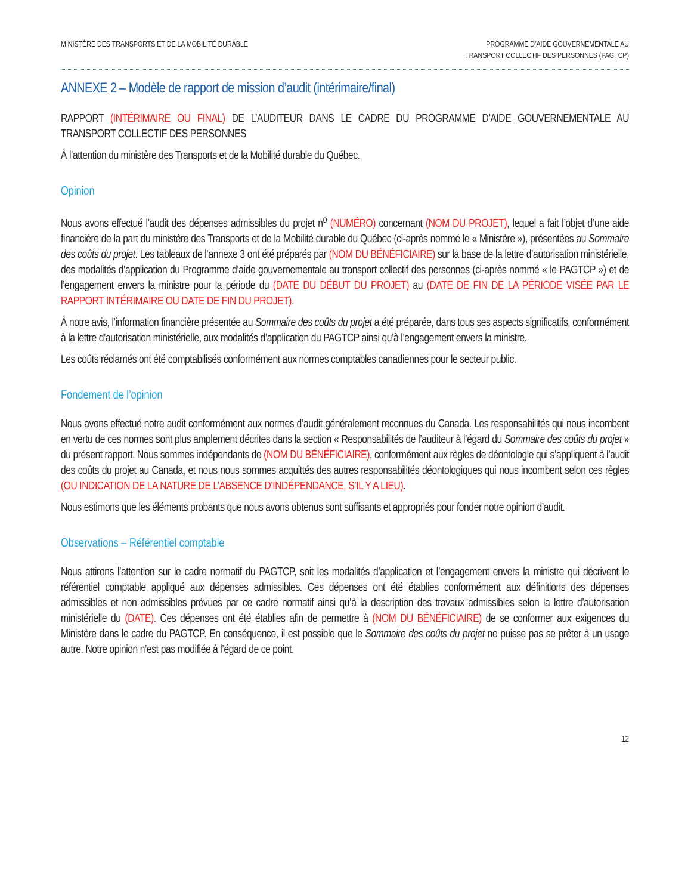MINISTÈRE DES TRANSPORTS ET DE LA MOBILITÉ DURABLE
PROGRAMME D’AIDE GOUVERNEMENTALE AU
TRANSPORT COLLECTIF DES PERSONNES (PAGTCP)
ANNEXE 2 – Modèle de rapport de mission d’audit (intérimaire/final)
RAPPORT (INTÉRIMAIRE OU FINAL) DE L’AUDITEUR DANS LE CADRE DU PROGRAMME D’AIDE GOUVERNEMENTALE AU TRANSPORT COLLECTIF DES PERSONNES
À l’attention du ministère des Transports et de la Mobilité durable du Québec.
Opinion
Nous avons effectué l’audit des dépenses admissibles du projet n<sup>o</sup> (NUMÉRO) concernant (NOM DU PROJET), lequel a fait l’objet d’une aide financière de la part du ministère des Transports et de la Mobilité durable du Québec (ci-après nommé le « Ministère »), présentées au Sommaire des coûts du projet. Les tableaux de l’annexe 3 ont été préparés par (NOM DU BÉNÉFICIAIRE) sur la base de la lettre d’autorisation ministérielle, des modalités d’application du Programme d’aide gouvernementale au transport collectif des personnes (ci-après nommé « le PAGTCP ») et de l’engagement envers la ministre pour la période du (DATE DU DÉBUT DU PROJET) au (DATE DE FIN DE LA PÉRIODE VISÉE PAR LE RAPPORT INTÉRIMAIRE OU DATE DE FIN DU PROJET).
À notre avis, l’information financière présentée au Sommaire des coûts du projet a été préparée, dans tous ses aspects significatifs, conformément à la lettre d’autorisation ministérielle, aux modalités d’application du PAGTCP ainsi qu’à l’engagement envers la ministre.
Les coûts réclamés ont été comptabilisés conformément aux normes comptables canadiennes pour le secteur public.
Fondement de l’opinion
Nous avons effectué notre audit conformément aux normes d’audit généralement reconnues du Canada. Les responsabilités qui nous incombent en vertu de ces normes sont plus amplement décrites dans la section « Responsabilités de l’auditeur à l’égard du Sommaire des coûts du projet » du présent rapport. Nous sommes indépendants de (NOM DU BÉNÉFICIAIRE), conformément aux règles de déontologie qui s’appliquent à l’audit des coûts du projet au Canada, et nous nous sommes acquittés des autres responsabilités déontologiques qui nous incombent selon ces règles (OU INDICATION DE LA NATURE DE L’ABSENCE D’INDÉPENDANCE, S’IL Y A LIEU).
Nous estimons que les éléments probants que nous avons obtenus sont suffisants et appropriés pour fonder notre opinion d’audit.
Observations – Référentiel comptable
Nous attirons l’attention sur le cadre normatif du PAGTCP, soit les modalités d’application et l’engagement envers la ministre qui décrivent le référentiel comptable appliqué aux dépenses admissibles. Ces dépenses ont été établies conformément aux définitions des dépenses admissibles et non admissibles prévues par ce cadre normatif ainsi qu’à la description des travaux admissibles selon la lettre d’autorisation ministérielle du (DATE). Ces dépenses ont été établies afin de permettre à (NOM DU BÉNÉFICIAIRE) de se conformer aux exigences du Ministère dans le cadre du PAGTCP. En conséquence, il est possible que le Sommaire des coûts du projet ne puisse pas se prêter à un usage autre. Notre opinion n’est pas modifiée à l’égard de ce point.
12